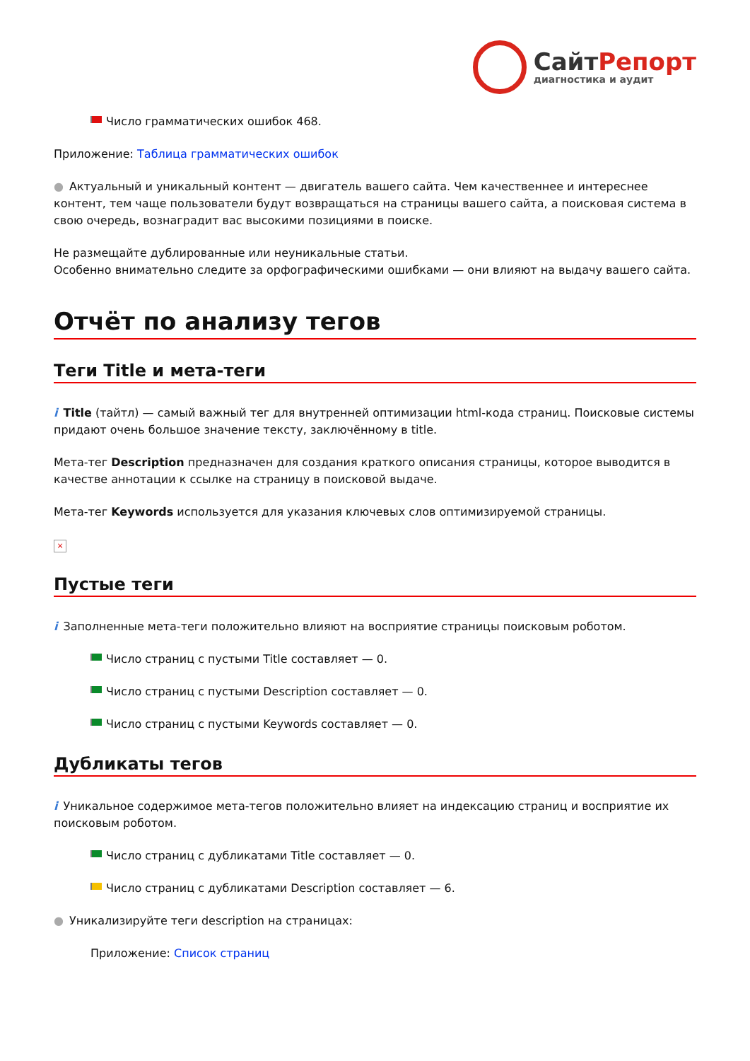СайтРепорт
диагностика и аудит
Число грамматических ошибок 468.
Приложение: Таблица грамматических ошибок
● Актуальный и уникальный контент — двигатель вашего сайта. Чем качественнее и интереснее контент, тем чаще пользователи будут возвращаться на страницы вашего сайта, а поисковая система в свою очередь, вознаградит вас высокими позициями в поиске.
Не размещайте дублированные или неуникальные статьи.
Особенно внимательно следите за орфографическими ошибками — они влияют на выдачу вашего сайта.
Отчёт по анализу тегов
Теги Title и мета-теги
i Title (тайтл) — самый важный тег для внутренней оптимизации html-кода страниц. Поисковые системы придают очень большое значение тексту, заключённому в title.
Мета-тег Description предназначен для создания краткого описания страницы, которое выводится в качестве аннотации к ссылке на страницу в поисковой выдаче.
Мета-тег Keywords используется для указания ключевых слов оптимизируемой страницы.
×
Пустые теги
i Заполненные мета-теги положительно влияют на восприятие страницы поисковым роботом.
Число страниц с пустыми Title составляет — 0.
Число страниц с пустыми Description составляет — 0.
Число страниц с пустыми Keywords составляет — 0.
Дубликаты тегов
i Уникальное содержимое мета-тегов положительно влияет на индексацию страниц и восприятие их поисковым роботом.
Число страниц с дубликатами Title составляет — 0.
Число страниц с дубликатами Description составляет — 6.
● Уникализируйте теги description на страницах:
Приложение: Список страниц